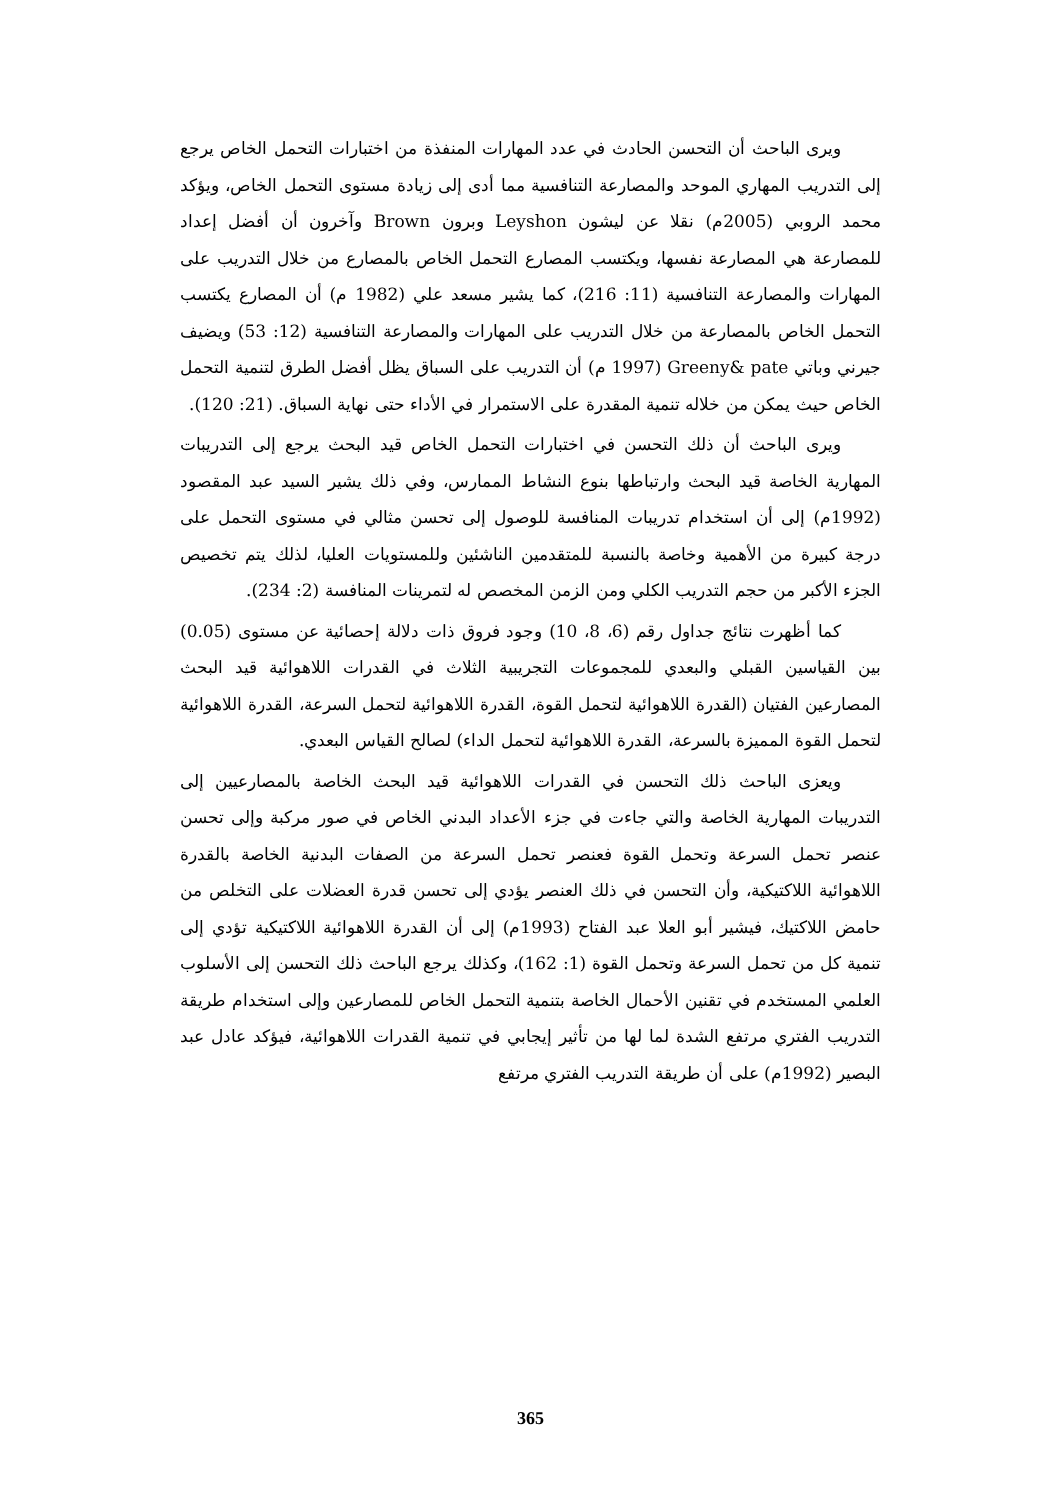ويرى الباحث أن التحسن الحادث في عدد المهارات المنفذة من اختبارات التحمل الخاص يرجع إلى التدريب المهاري الموحد والمصارعة التنافسية مما أدى إلى زيادة مستوى التحمل الخاص، ويؤكد محمد الروبي (2005م) نقلا عن ليشون Leyshon وبرون Brown وآخرون أن أفضل إعداد للمصارعة هي المصارعة نفسها، ويكتسب المصارع التحمل الخاص بالمصارع من خلال التدريب على المهارات والمصارعة التنافسية (11: 216)، كما يشير مسعد علي (1982 م) أن المصارع يكتسب التحمل الخاص بالمصارعة من خلال التدريب على المهارات والمصارعة التنافسية (12: 53) ويضيف جيرني وباتي Greeny& pate (1997 م) أن التدريب على السباق يظل أفضل الطرق لتنمية التحمل الخاص حيث يمكن من خلاله تنمية المقدرة على الاستمرار في الأداء حتى نهاية السباق. (21: 120).
ويرى الباحث أن ذلك التحسن في اختبارات التحمل الخاص قيد البحث يرجع إلى التدريبات المهارية الخاصة قيد البحث وارتباطها بنوع النشاط الممارس، وفي ذلك يشير السيد عبد المقصود (1992م) إلى أن استخدام تدريبات المنافسة للوصول إلى تحسن مثالي في مستوى التحمل على درجة كبيرة من الأهمية وخاصة بالنسبة للمتقدمين الناشئين وللمستويات العليا، لذلك يتم تخصيص الجزء الأكبر من حجم التدريب الكلي ومن الزمن المخصص له لتمرينات المنافسة (2: 234).
كما أظهرت نتائج جداول رقم (6، 8، 10) وجود فروق ذات دلالة إحصائية عن مستوى (0.05) بين القياسين القبلي والبعدي للمجموعات التجريبية الثلاث في القدرات اللاهوائية قيد البحث المصارعين الفتيان (القدرة اللاهوائية لتحمل القوة، القدرة اللاهوائية لتحمل السرعة، القدرة اللاهوائية لتحمل القوة المميزة بالسرعة، القدرة اللاهوائية لتحمل الداء) لصالح القياس البعدي.
ويعزى الباحث ذلك التحسن في القدرات اللاهوائية قيد البحث الخاصة بالمصارعيين إلى التدريبات المهارية الخاصة والتي جاءت في جزء الأعداد البدني الخاص في صور مركبة وإلى تحسن عنصر تحمل السرعة وتحمل القوة فعنصر تحمل السرعة من الصفات البدنية الخاصة بالقدرة اللاهوائية اللاكتيكية، وأن التحسن في ذلك العنصر يؤدي إلى تحسن قدرة العضلات على التخلص من حامض اللاكتيك، فيشير أبو العلا عبد الفتاح (1993م) إلى أن القدرة اللاهوائية اللاكتيكية تؤدي إلى تنمية كل من تحمل السرعة وتحمل القوة (1: 162)، وكذلك يرجع الباحث ذلك التحسن إلى الأسلوب العلمي المستخدم في تقنين الأحمال الخاصة بتنمية التحمل الخاص للمصارعين وإلى استخدام طريقة التدريب الفتري مرتفع الشدة لما لها من تأثير إيجابي في تنمية القدرات اللاهوائية، فيؤكد عادل عبد البصير (1992م) على أن طريقة التدريب الفتري مرتفع
365